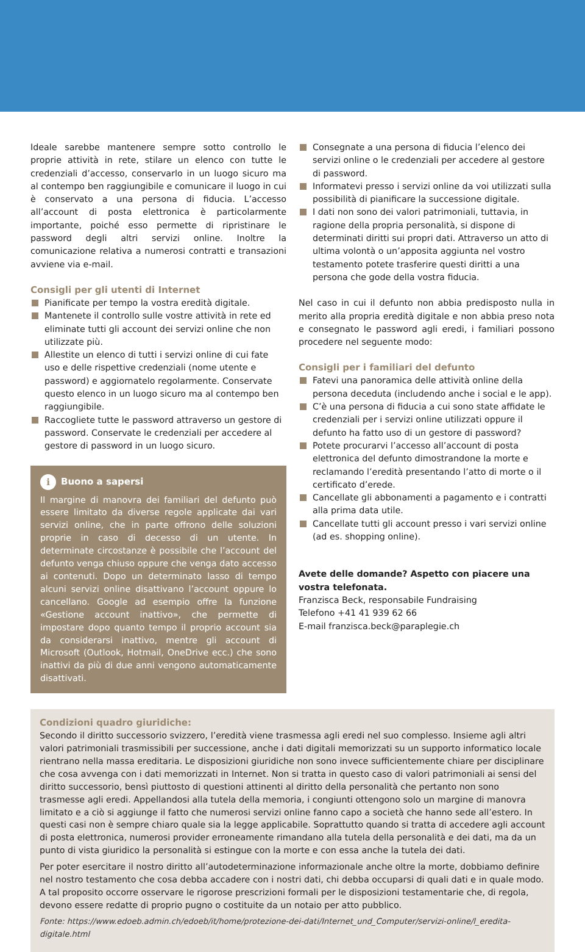Ideale sarebbe mantenere sempre sotto controllo le proprie attività in rete, stilare un elenco con tutte le credenziali d’accesso, conservarlo in un luogo sicuro ma al contempo ben raggiungibile e comunicare il luogo in cui è conservato a una persona di fiducia. L’accesso all’account di posta elettronica è particolarmente importante, poiché esso permette di ripristinare le password degli altri servizi online. Inoltre la comunicazione relativa a numerosi contratti e transazioni avviene via e-mail.
Consigli per gli utenti di Internet
Pianificate per tempo la vostra eredità digitale.
Mantenete il controllo sulle vostre attività in rete ed eliminate tutti gli account dei servizi online che non utilizzate più.
Allestite un elenco di tutti i servizi online di cui fate uso e delle rispettive credenziali (nome utente e password) e aggiornatelo regolarmente. Conservate questo elenco in un luogo sicuro ma al contempo ben raggiungibile.
Raccogliete tutte le password attraverso un gestore di password. Conservate le credenziali per accedere al gestore di password in un luogo sicuro.
i Buono a sapersi
Il margine di manovra dei familiari del defunto può essere limitato da diverse regole applicate dai vari servizi online, che in parte offrono delle soluzioni proprie in caso di decesso di un utente. In determinate circostanze è possibile che l’account del defunto venga chiuso oppure che venga dato accesso ai contenuti. Dopo un determinato lasso di tempo alcuni servizi online disattivano l’account oppure lo cancellano. Google ad esempio offre la funzione «Gestione account inattivo», che permette di impostare dopo quanto tempo il proprio account sia da considerarsi inattivo, mentre gli account di Microsoft (Outlook, Hotmail, OneDrive ecc.) che sono inattivi da più di due anni vengono automaticamente disattivati.
Consegnate a una persona di fiducia l’elenco dei servizi online o le credenziali per accedere al gestore di password.
Informatevi presso i servizi online da voi utilizzati sulla possibilità di pianificare la successione digitale.
I dati non sono dei valori patrimoniali, tuttavia, in ragione della propria personalità, si dispone di determinati diritti sui propri dati. Attraverso un atto di ultima volontà o un’apposita aggiunta nel vostro testamento potete trasferire questi diritti a una persona che gode della vostra fiducia.
Nel caso in cui il defunto non abbia predisposto nulla in merito alla propria eredità digitale e non abbia preso nota e consegnato le password agli eredi, i familiari possono procedere nel seguente modo:
Consigli per i familiari del defunto
Fatevi una panoramica delle attività online della persona deceduta (includendo anche i social e le app).
C’è una persona di fiducia a cui sono state affidate le credenziali per i servizi online utilizzati oppure il defunto ha fatto uso di un gestore di password?
Potete procurarvi l’accesso all’account di posta elettronica del defunto dimostrandone la morte e reclamando l’eredità presentando l’atto di morte o il certificato d’erede.
Cancellate gli abbonamenti a pagamento e i contratti alla prima data utile.
Cancellate tutti gli account presso i vari servizi online (ad es. shopping online).
Avete delle domande? Aspetto con piacere una vostra telefonata.
Franzisca Beck, responsabile Fundraising
Telefono +41 41 939 62 66
E-mail franzisca.beck@paraplegie.ch
Condizioni quadro giuridiche:
Secondo il diritto successorio svizzero, l’eredità viene trasmessa agli eredi nel suo complesso. Insieme agli altri valori patrimoniali trasmissibili per successione, anche i dati digitali memorizzati su un supporto informatico locale rientrano nella massa ereditaria. Le disposizioni giuridiche non sono invece sufficientemente chiare per disciplinare che cosa avvenga con i dati memorizzati in Internet. Non si tratta in questo caso di valori patrimoniali ai sensi del diritto successorio, bensì piuttosto di questioni attinenti al diritto della personalità che pertanto non sono trasmesse agli eredi. Appellandosi alla tutela della memoria, i congiunti ottengono solo un margine di manovra limitato e a ciò si aggiunge il fatto che numerosi servizi online fanno capo a società che hanno sede all’estero. In questi casi non è sempre chiaro quale sia la legge applicabile. Soprattutto quando si tratta di accedere agli account di posta elettronica, numerosi provider erroneamente rimandano alla tutela della personalità e dei dati, ma da un punto di vista giuridico la personalità si estingue con la morte e con essa anche la tutela dei dati.
Per poter esercitare il nostro diritto all’autodeterminazione informazionale anche oltre la morte, dobbiamo definire nel nostro testamento che cosa debba accadere con i nostri dati, chi debba occuparsi di quali dati e in quale modo. A tal proposito occorre osservare le rigorose prescrizioni formali per le disposizioni testamentarie che, di regola, devono essere redatte di proprio pugno o costituite da un notaio per atto pubblico.
Fonte: https://www.edoeb.admin.ch/edoeb/it/home/protezione-dei-dati/Internet_und_Computer/servizi-online/l_eredita-digitale.html